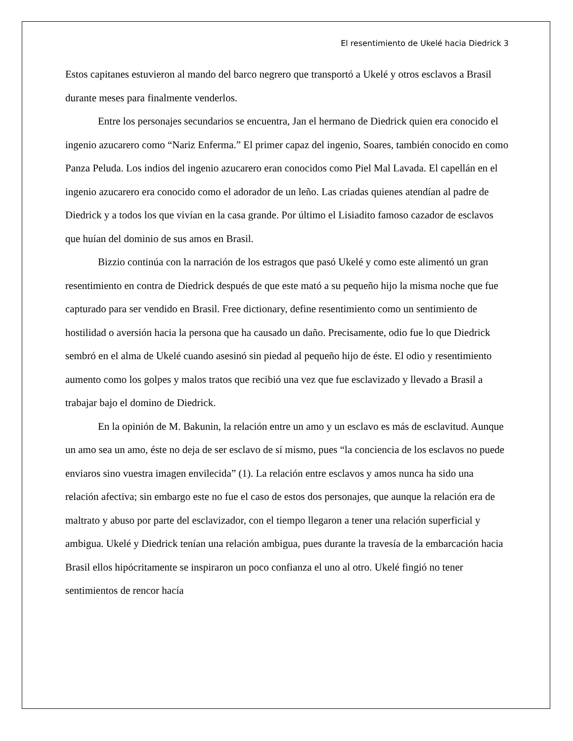El resentimiento de Ukelé hacia Diedrick 3
Estos capitanes estuvieron al mando del barco negrero que transportó a Ukelé y otros esclavos a Brasil durante meses para finalmente venderlos.
Entre los personajes secundarios se encuentra, Jan el hermano de Diedrick quien era conocido el ingenio azucarero como “Nariz Enferma.” El primer capaz del ingenio, Soares, también conocido en como Panza Peluda. Los indios del ingenio azucarero eran conocidos como Piel Mal Lavada. El capellán en el ingenio azucarero era conocido como el adorador de un leño. Las criadas quienes atendían al padre de Diedrick y a todos los que vivían en la casa grande. Por último el Lisiadito famoso cazador de esclavos que huían del dominio de sus amos en Brasil.
Bizzio continúa con la narración de los estragos que pasó Ukelé y como este alimentó un gran resentimiento en contra de Diedrick después de que este mató a su pequeño hijo la misma noche que fue capturado para ser vendido en Brasil. Free dictionary, define resentimiento como un sentimiento de hostilidad o aversión hacia la persona que ha causado un daño. Precisamente, odio fue lo que Diedrick sembró en el alma de Ukelé cuando asesinó sin piedad al pequeño hijo de éste. El odio y resentimiento aumento como los golpes y malos tratos que recibió una vez que fue esclavizado y llevado a Brasil a trabajar bajo el domino de Diedrick.
En la opinión de M. Bakunin, la relación entre un amo y un esclavo es más de esclavitud. Aunque un amo sea un amo, éste no deja de ser esclavo de sí mismo, pues “la conciencia de los esclavos no puede enviaros sino vuestra imagen envilecida” (1). La relación entre esclavos y amos nunca ha sido una relación afectiva; sin embargo este no fue el caso de estos dos personajes, que aunque la relación era de maltrato y abuso por parte del esclavizador, con el tiempo llegaron a tener una relación superficial y ambigua. Ukelé y Diedrick tenían una relación ambigua, pues durante la travesía de la embarcación hacia Brasil ellos hipócritamente se inspiraron un poco confianza el uno al otro. Ukelé fingió no tener sentimientos de rencor hacía